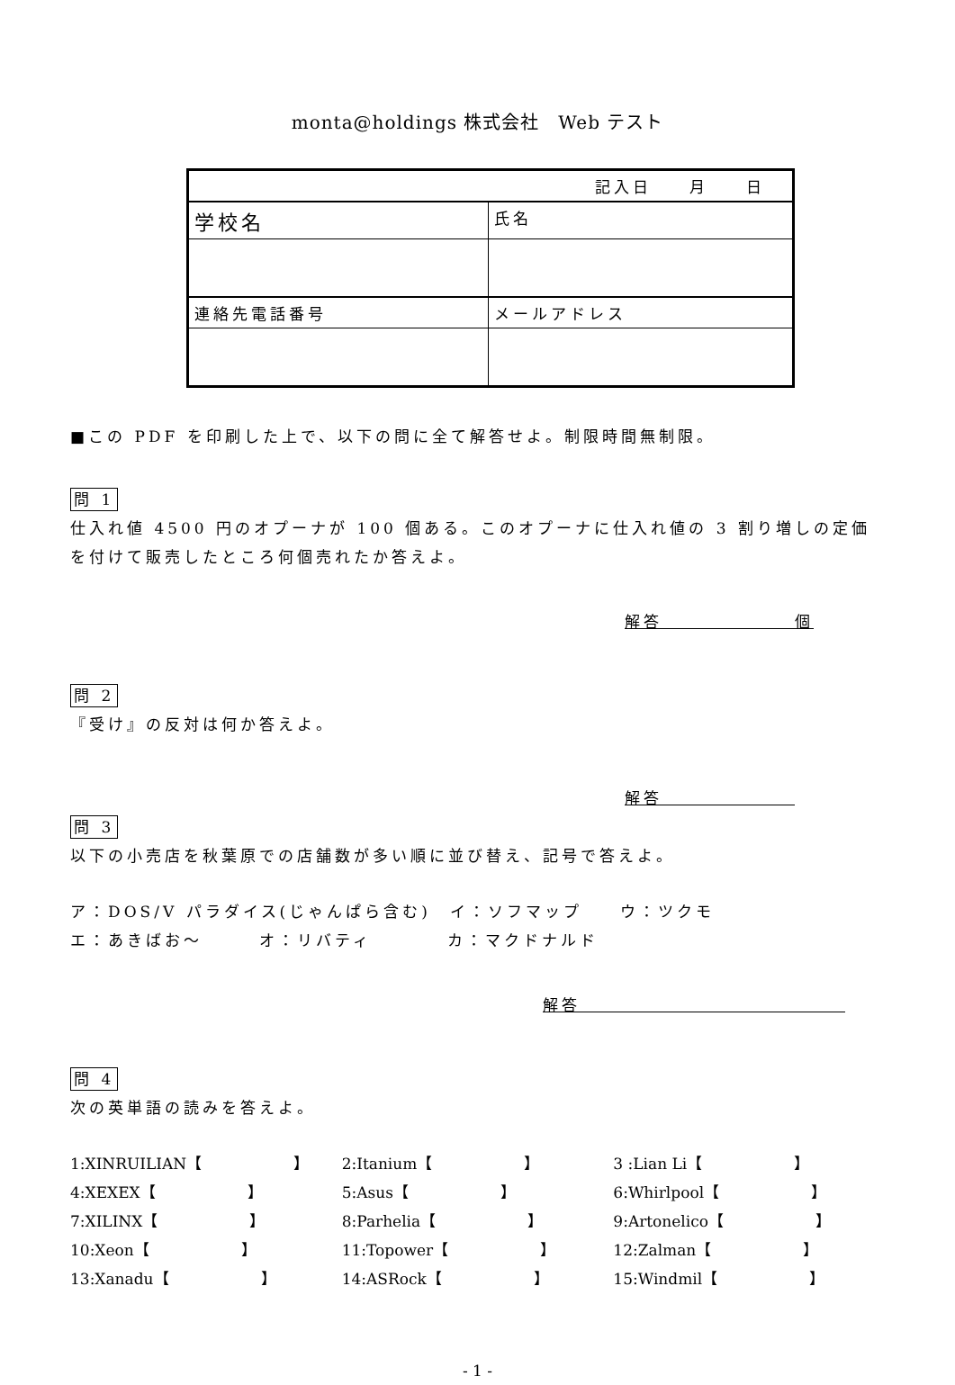monta@holdings 株式会社　Web テスト
| 記入日 月 日 | |
| 学校名 | 氏名 |
| 連絡先電話番号 | メールアドレス |
■この PDF を印刷した上で、以下の問に全て解答せよ。制限時間無制限。
問 1
仕入れ値 4500 円のオプーナが 100 個ある。このオプーナに仕入れ値の 3 割り増しの定価を付けて販売したところ何個売れたか答えよ。
解答　　　　　　　個
問 2
『受け』の反対は何か答えよ。
解答　　　　　　　
問 3
以下の小売店を秋葉原での店舗数が多い順に並び替え、記号で答えよ。
ア：DOS/V パラダイス(じゃんぱら含む)　イ：ソフマップ　　ウ：ツクモ
エ：あきばお～　　　オ：リバティ　　　　カ：マクドナルド
解答　　　　　　　　　　　　　　
問 4
次の英単語の読みを答えよ。
1:XINRUILIAN【　　　　　　】 2:Itanium【　　　　　　】 3 :Lian Li【　　　　　　】
4:XEXEX【　　　　　　】 5:Asus【　　　　　　】 6:Whirlpool【　　　　　　】
7:XILINX【　　　　　　】 8:Parhelia【　　　　　　】 9:Artonelico【　　　　　　】
10:Xeon【　　　　　　】 11:Topower【　　　　　　】 12:Zalman【　　　　　　】
13:Xanadu【　　　　　　】 14:ASRock【　　　　　　】 15:Windmil【　　　　　　】
- 1 -